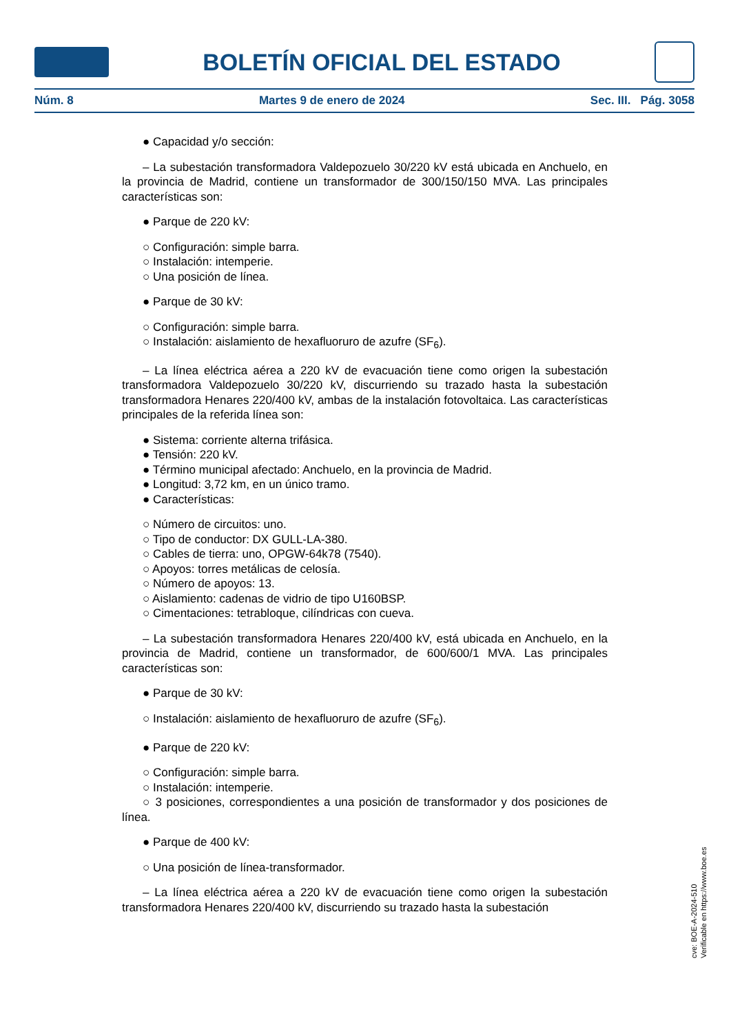BOLETÍN OFICIAL DEL ESTADO
Núm. 8 Martes 9 de enero de 2024 Sec. III. Pág. 3058
● Capacidad y/o sección:
– La subestación transformadora Valdepozuelo 30/220 kV está ubicada en Anchuelo, en la provincia de Madrid, contiene un transformador de 300/150/150 MVA. Las principales características son:
● Parque de 220 kV:
○ Configuración: simple barra.
○ Instalación: intemperie.
○ Una posición de línea.
● Parque de 30 kV:
○ Configuración: simple barra.
○ Instalación: aislamiento de hexafluoruro de azufre (SF<sub>6</sub>).
– La línea eléctrica aérea a 220 kV de evacuación tiene como origen la subestación transformadora Valdepozuelo 30/220 kV, discurriendo su trazado hasta la subestación transformadora Henares 220/400 kV, ambas de la instalación fotovoltaica. Las características principales de la referida línea son:
● Sistema: corriente alterna trifásica.
● Tensión: 220 kV.
● Término municipal afectado: Anchuelo, en la provincia de Madrid.
● Longitud: 3,72 km, en un único tramo.
● Características:
○ Número de circuitos: uno.
○ Tipo de conductor: DX GULL-LA-380.
○ Cables de tierra: uno, OPGW-64k78 (7540).
○ Apoyos: torres metálicas de celosía.
○ Número de apoyos: 13.
○ Aislamiento: cadenas de vidrio de tipo U160BSP.
○ Cimentaciones: tetrabloque, cilíndricas con cueva.
– La subestación transformadora Henares 220/400 kV, está ubicada en Anchuelo, en la provincia de Madrid, contiene un transformador, de 600/600/1 MVA. Las principales características son:
● Parque de 30 kV:
○ Instalación: aislamiento de hexafluoruro de azufre (SF<sub>6</sub>).
● Parque de 220 kV:
○ Configuración: simple barra.
○ Instalación: intemperie.
○ 3 posiciones, correspondientes a una posición de transformador y dos posiciones de línea.
● Parque de 400 kV:
○ Una posición de línea-transformador.
– La línea eléctrica aérea a 220 kV de evacuación tiene como origen la subestación transformadora Henares 220/400 kV, discurriendo su trazado hasta la subestación
cve: BOE-A-2024-510
Verificable en https://www.boe.es